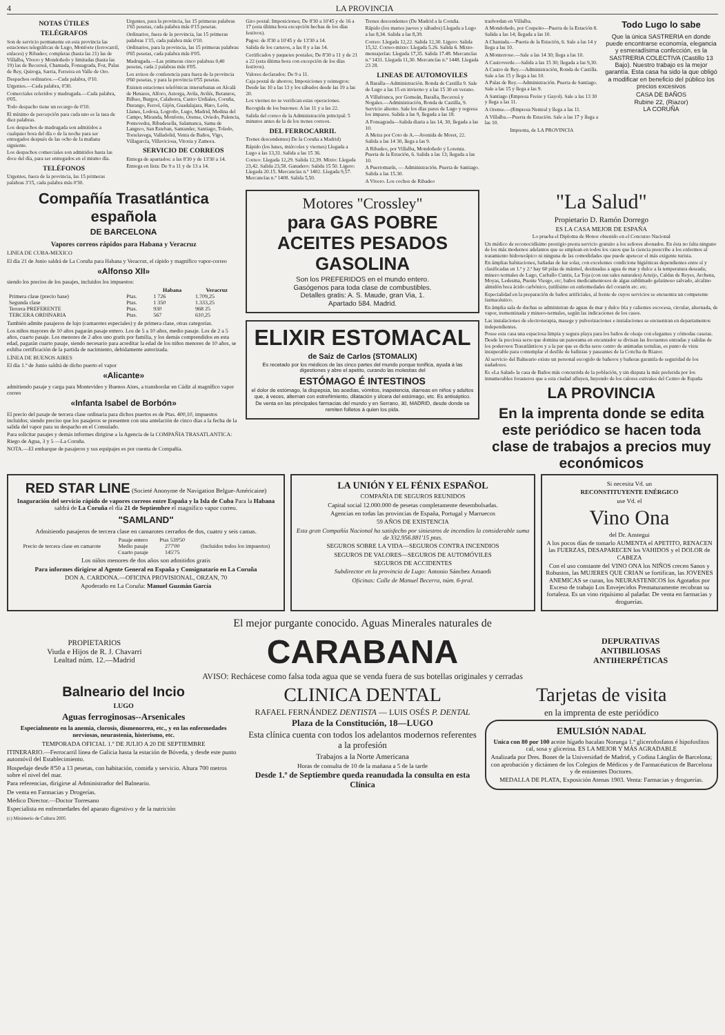4 LA PROVINCIA
NOTAS ÚTILES
TELÉGRAFOS
Son de servicio permanente en esta provincia las estaciones telegráficas de Lugo, Monforte (ferrocarril, enlaces) y Ribadeo; completas (hasta las 21) las de Villalba, Vivero y Mondoñedo y limitadas (hasta las 19) las de Becerreá, Chantada, Fonsagrada, Foz, Palas de Rey, Quiroga, Sarria, Ferreira en Valle de Oro.
Despachos ordinarios.—Cada palabra, 0'10.
Urgentes.—Cada palabra, 0'30.
Comerciales referidos y madrugada.—Cada palabra, 0'05.
Todo despacho tiene un recargo de 0'10.
El mínimo de percepción para cada uno es la tasa de diez palabras.
Los despachos de madrugada son admitidos a cualquier hora del día o de la noche para ser entregados después de las ocho de la mañana siguiente.
Los despachos comerciales son admitidos hasta las doce del día, para ser entregados en el mismo día.
TELÉFONOS
Urgentes, fuera de la provincia, las 15 primeras palabras 3'15, cada palabra más 0'30.
Urgentes, para la provincia, las 15 primeras palabras 1'65 pesetas, cada palabra más 0'15 pesetas.
Ordinarios, fuera de la provincia, las 15 primeras palabras 1'15, cada palabra más 0'10.
Ordinarios, para la provincia, las 15 primeras palabras 0'65 pesetas, cada palabra más 0'05.
Madrugada.—Las primeras cinco palabras 0,40 pesetas, cada 2 palabras más 0'05.
Los avisos de conferencia para fuera de la provincia 0'60 pesetas, y para la provincia 0'55 pesetas.
Existen estaciones telefónicas interurbanas en Alcalá de Henares, Alforo, Astorga, Avila, Avilés, Betanzos, Bilbao, Burgos, Calahorra, Castro Urdiales, Coruña, Durango, Ferrol, Gijón, Guadalajara, Haro, León, Llanes, Lodosa, Logroño, Lugo, Madrid, Medina del Campo, Miranda, Monforte, Orense, Oviedo, Palencia, Pontevedra, Ribadesella, Salamanca, Sama de Langreo, San Esteban, Santander, Santiago, Toledo, Torrelavega, Valladolid, Venta de Baños, Vigo, Villagarcía, Villaviciosa, Vitoria y Zamora.
SERVICIO DE CORREOS
Entrega de apartados: a las 8'30 y de 13'30 a 14.
Entrega en lista: De 9 a 11 y de 13 a 14.
Giro postal: Imposiciones; De 8'30 a 10'45 y de 16 a 17 (esta última hora excepción hechas de los días festivos).
Pagos: de 8'30 a 10'45 y de 13'30 a 14.
Salida de los carteros, a las 8 y a las 14.
Certificados y paquetes postales; De 8'30 a 11 y de 21 a 22 (esta última hora con excepción de los días festivos).
Valores declarados: De 9 a 11.
Caja postal de ahorros; Imposiciones y reintegros: Desde las 10 a las 13 y los sábados desde las 19 a las 20.
Los viernes no se verifican estas operaciones.
Recogida de los buzones: A las 11 y a las 22.
Salida del correo de la Administración principal: 5 minutos antes de la de los trenes correos.
DEL FERROCARRIL
Trenes descendentes) De la Coruña a Madrid)
Rápido (los lunes, miércoles y viernes) Llegada a Lugo a las 13,31. Salida a las 15 36.
Correo: Llegada 12,29. Salida 12,39. Mixto: Llegada 23,42. Salida 23,58. Ganadero: Salida 15 50. Ligero: Llegada 20.15. Mercancías n.º 1402. Llegada 9,57. Mercancías n.º 1408. Salida 5,50.
Trenes descendentes (De Madrid a la Coruña.
Rápido (los martes jueves y sábados) Llegada a Lugo a las 8,34. Salida a las 8,39.
Correo: Llegada 12,22. Salida 12,30. Ligero: Salida 15,32. Correo-mixto: Llegada 5.26. Salida 6. Mixto-mensajerías: Llegada 17,35. Salida 17.48. Mercancías n.º 1431. Llegada 11,30. Mercancías n.º 1448. Llegada 23 28.
LINEAS DE AUTOMOVILES
A Baralla—Administración. Ronda de Castilla 9. Sale de Lugo a las 15 en invierno y a las 15 30 en verano.
A Villafranca, por Gomeán, Baralla, Becerreá y Nogales.—Administración, Ronda de Castilla, 9. Servicio alterno. Sale los días pares de Lugo y regresa los impares. Salida a las 9, llegada a las 18.
A Fonsagrada—Salida diaria a las 14, 30; llegada a las 10.
A Meira por Coto de A.—Avenida de Moret, 22. Salida a las 14 30, llega a las 9.
A Ribadeo, por Villalba, Mondoñedo y Lorenza. Puerta de la Estación, 6. Salida a las 13; llegada a las 10.
A Puertomarín, — Administración. Puerta de Santiago. Salida a las 15.30.
A Vivero. Los cochos de Ribadeo
trasbordan en Villalba.
A Mondoñedo, por Cospeito—Puerta de la Estación 8. Salida a las 14; llegada a las 10.
A Chantada.—Puerta de la Estación, 6. Sale a las 14 y llega a las 10.
A Monterroso.—Sale a las 14 30; llega a las 10.
A Castroverde.—Salida a las 15 30; llegada a las 9,30.
A Castro de Rey.—Administración, Ronda de Castilla. Sale a las 15 y llega a las 10.
A Palas de Rey.—Administración. Puerta de Santiago. Sale a las 15 y llega a las 9.
A Santiago (Empresa Freire y Gayol). Sale a las 13 30 y llega a las 11.
A Orense.—(Empresa Nentral y llega a las 11.
A Villalba.—Puerta de Estación. Sale a las 17 y llega a las 10.
Imprenta, de LA PROVINCIA
Todo Lugo lo sabe
Que la única SASTRERIA en donde puede encontrarse economía, elegancia y esmeradísima confección, es la SASTRERIA COLECTIVA (Castillo 13 Bajo). Nuestro trabajo es la mejor garantía. Esta casa ha sido la que obligó a modificar en beneficio del público los precios excesivos
CASA DE BAÑOS
Rubine 22, (Riazor)
LA CORUÑA
Compañía Trasatlántica española
DE BARCELONA
Vapores correos rápidos para Habana y Veracruz
LINEA DE CUBA-MEXICO
El día 21 de Junio saldrá de La Coruña para Habana y Veracruz, el rápido y magnífico vapor-correo
«Alfonso XII»
siendo los precios de los pasajes, incluidos los impuestos:
| | | Habana | Veracruz |
| --- | --- | --- | --- |
| Primera clase (precio base) | Ptas. | 1 726 | 1.709,25 |
| Segunda clase | Ptas. | 1 350 | 1.333,25 |
| Tercera PREFERENTE | Ptas. | 930 | 968 25 |
| TERCERA ORDINARIA | Ptas. | 567 | 610,25 |
También admite pasajeros de lujo (camarotes especiales) y de primera clase, otras categorías.
Los niños mayores de 10 años pagarán pasaje entero. Los de 5 a 10 años, medio pasaje. Los de 2 a 5 años, cuarto pasaje. Los menores de 2 años uno gratis por familia, y los demás comprendidos en esta edad, pagarán cuarto pasaje, siendo necesario para acreditar la edad de los niños menores de 10 años, se exhiba certificación de la partida de nacimiento, debidamente autorizada.
LÍNEA DE BUENOS AIRES
El día 1.º de Junio saldrá de dicho puerto el vapor
«Alicante»
admitiendo pasaje y carga para Montevideo y Buenos Aires, a transbordar en Cádiz al magnífico vapor correo
«Infanta Isabel de Borbón»
El precio del pasaje de tercera clase ordinaria para dichos puertos es de Ptas. 400,10, impuestos incluidos; siendo preciso que los pasajeros se presenten con una antelación de cinco días a la fecha de la salida del vapor para su despacho en el Consulado.
Para solicitar pasajes y demás informes dirigirse a la Agencia de la COMPAÑIA TRASATLANTICA: Riego de Agua, 3 y 5 —La Coruña.
NOTA.—El embarque de pasajeros y sus equipajes es por cuenta de Compañía.
Motores "Crossley"
para GAS POBRE
ACEITES PESADOS
GASOLINA
Son los PREFERIDOS en el mundo entero.
Gasógenos para toda clase de combustibles.
Detalles gratis: A. S. Maude, gran Via, 1.
Apartado 584. Madrid.
ELIXIR ESTOMACAL
de Saiz de Carlos (STOMALIX)
Es recetado por los médicos de las cinco partes del mundo porque tonifica, ayuda á las digestiones y abre el apetito, curando las molestias del
ESTÓMAGO É INTESTINOS
el dolor de estómago, la dispepsia, las acedias, vómitos, inapetencia, diarreas en niños y adultos que, á veces, alternan con estreñimiento, dilatación y úlcera del estómago, etc. Es antiséptico.
De venta en las principales farmacias del mundo y en Serrano, 30, MADRID, desde donde se remiten folletos á quien los pida.
"La Salud"
Propietario D. Ramón Dorrego
ES LA CASA MEJOR DE ESPAÑA
Lo prueba el Diploma de Honor obtenido en el Concurso Nacional
Un médico de reconocidísimo prestigio presta servicio gratuito a los señores abonados. En ésta no falta ninguno de los más modernos adelantos que se emplean en todos los casos que la ciencia prescribe a los enfermos al tratamiento hidroterápico ni ninguna de las comodidades que puede apetecer el más exigente turista.
En ámplias habitaciones, bañadas de luz solar, con excelentes condicione higiénicas dependientes entre sí y clasificadas en 1.ª y 2.ª hay 60 pilas de mármol, destinadas a agua de mar y dulce a la temperatura deseada; minero termales de Lugo, Carballo Cuntis, La Toja (con sus sales naturales) Arteijo, Caldas de Reyes, Archena, Moyas, Ledesma, Puente Viesgo, etc; baños medicamentosos de algas sublimado gelatinoso salvado, alcalino almidón brea ácido carbónico, (utilísimo en enfermedades del corazón etc. etc.
Especialidad en la preparación de baños artificiales, al frente de cuyos servicios se encuentra un competente farmacéutico.
En ámplia sala de duchas se administran de aguas de mar y dulce fría y calientes escocesa, circular, alternada, de vapor, trementinada y minero-termales, según las indicaciones de los casos.
Las instalaciones de electroterapia, masege y pulverizaciones e instalaciones se encuentran en departamentos independientes.
Posee esta casa una espaciosa limpia y segura playa para los baños de oleaje con elegantes y cómodas casetas. Desde la preciosa serre que domina un panorama en encantador se divisan las frecuentes entradas y salidas de los poderosos Trasatlánticos y a la par que es dicha serre centro de animadas tertulias, es punto de vista insuperable para contemplar el desfile de bañistas y paseantes de la Concha de Riazor.
Al servicio del Balneario existe un personal escogido de bañeros y bañeras garantía de seguridad de los nadadores.
Es «La Salud» la casa de Baños más concurrida de la población, y sin disputa la más preferida por los innumerables forasteros que a esta ciudad afluyen, huyendo de los calores estivales del Centro de España
LA PROVINCIA
En la imprenta donde se edita este periódico se hacen toda clase de trabajos a precios muy económicos
RED STAR LINE (Societé Anonyme de Navigation Belgue-Américaine)
Inaguración del servicio rápido de vapores correos entre España y la Isla de Cuba Para la Habana saldrá de La Coruña el día 21 de Septiembre el magnífico vapor correo.
"SAMLAND"
Admitiendo pasajeros de tercera clase en camarotes cerrados de dos, cuatro y seis camas.
| Precio de tercera clase en camarote | Pasaje entero | Ptas 539'50 | (Incluídos todos los impuestos) |
| | Medio pasaje | 277'00 | |
| | Cuarto pasaje | 145'75 | |
Los niños menores de dos años son admitidos gratis
Para informes dirigirse al Agente General en España y Consignatario en La Coruña
DON A. CARDONA.—OFICINA PROVISIONAL, ORZAN, 70
Apoderado en La Coruña: Manuel Guzmán García
LA UNIÓN Y EL FÉNIX ESPAÑOL
COMPAÑIA DE SEGUROS REUNIDOS
Capital social 12.000.000 de pesetas completamente desembolsadas.
Agencias en todas las provincias de España, Portugal y Marruecos
59 AÑOS DE EXISTENCIA
Esta gran Compañía Nacional ha satisfecho por siniestros de incendios la considerable suma de 332.956.881'15 ptas.
SEGUROS SOBRE LA VIDA—SEGUROS CONTRA INCENDIOS
SEGUROS DE VALORES—SEGUROS DE AUTOMÓVILES
SEGUROS DE ACCIDENTES
Subdirector en la provincia de Lugo: Antonio Sánchez Amandi
Oficinas: Calle de Manuel Becerra, núm. 6-pral.
Si necesita Vd. un
RECONSTITUYENTE ENÉRGICO
use Vd. el
Vino Ona
del Dr. Anstegui
A los pocos días de tomarlo AUMENTA el APETITO, RENACEN las FUERZAS, DESAPARECEN los VAHIDOS y el DOLOR de CABEZA
Con el uso constante del VINO ONA los NIÑOS crecen Sanos y Robustos, las MUJERES QUE CRIAN se fortifican, las JOVENES ANEMICAS se curan, los NEURASTENICOS los Agotados por Exceso de trabajo Los Envejecidos Prematuramente recobran su fortaleza. Es un vino riquísimo al paladar. De venta en farmacias y droguerías.
El mejor purgante conocido. Aguas Minerales naturales de
PROPIETARIOS
Viuda e Hijos de R. J. Chavarri
Lealtad núm. 12.—Madrid
CARABANA
DEPURATIVAS
ANTIBILIOSAS
ANTIHERPÉTICAS
AVISO: Rechácese como falsa toda agua que se venda fuera de sus botellas originales y cerradas
Balneario del Incio
LUGO
Aguas ferroginosas--Arsenicales
Especialmente en la anemia, clorosis, dismenorrea, etc., y en las enfermedades nerviosas, neurastenia, histerismo, etc.
TEMPORADA OFICIAL 1.º DE JULIO A 20 DE SEPTIEMBRE
ITINERARIO.—Ferrocarril línea de Galicia hasta la estación de Bóveda, y desde este punto automóvil del Establecimiento.
Hospedaje desde 8'50 a 13 pesetas, con habitación, comida y servicio. Altura 700 metros sobre el nivel del mar.
Para referencias, dirigirse al Administrador del Balneario.
De venta en Farmacias y Drogerías.
Médico Director.—Doctor Torresano
Especialista en enfermedades del aparato digestivo y de la nutrición
CLINICA DENTAL
RAFAEL FERNÁNDEZ DENTISTA — LUIS OSÉS P. DENTAL
Plaza de la Constitución, 18—LUGO
Esta clínica cuenta con todos los adelantos modernos referentes a la profesión
Trabajos a la Norte Americana
Horas de consulta de 10 de la mañana a 5 de la tarde
Desde 1.º de Septiembre queda reanudada la consulta en esta Clínica
Tarjetas de visita
en la imprenta de este periódico
EMULSIÓN NADAL
Unica con 80 por 100 aceite hígado bacalao Noruega 1.ª glicerofosfatos é hipofosfitos cal, sosa y glicerina. ES LA MEJOR Y MÁS AGRADABLE
Analizada por Dres. Bonet de la Universidad de Madrid, y Codina Länglin de Barcelona; con aprobación y dictámen de los Colegios de Médicos y de Farmacéuticos de Barcelona y de eminentes Doctores.
MEDALLA DE PLATA, Exposición Atenas 1903. Venta: Farmacias y droguerías.
(c) Ministerio de Cultura 2005